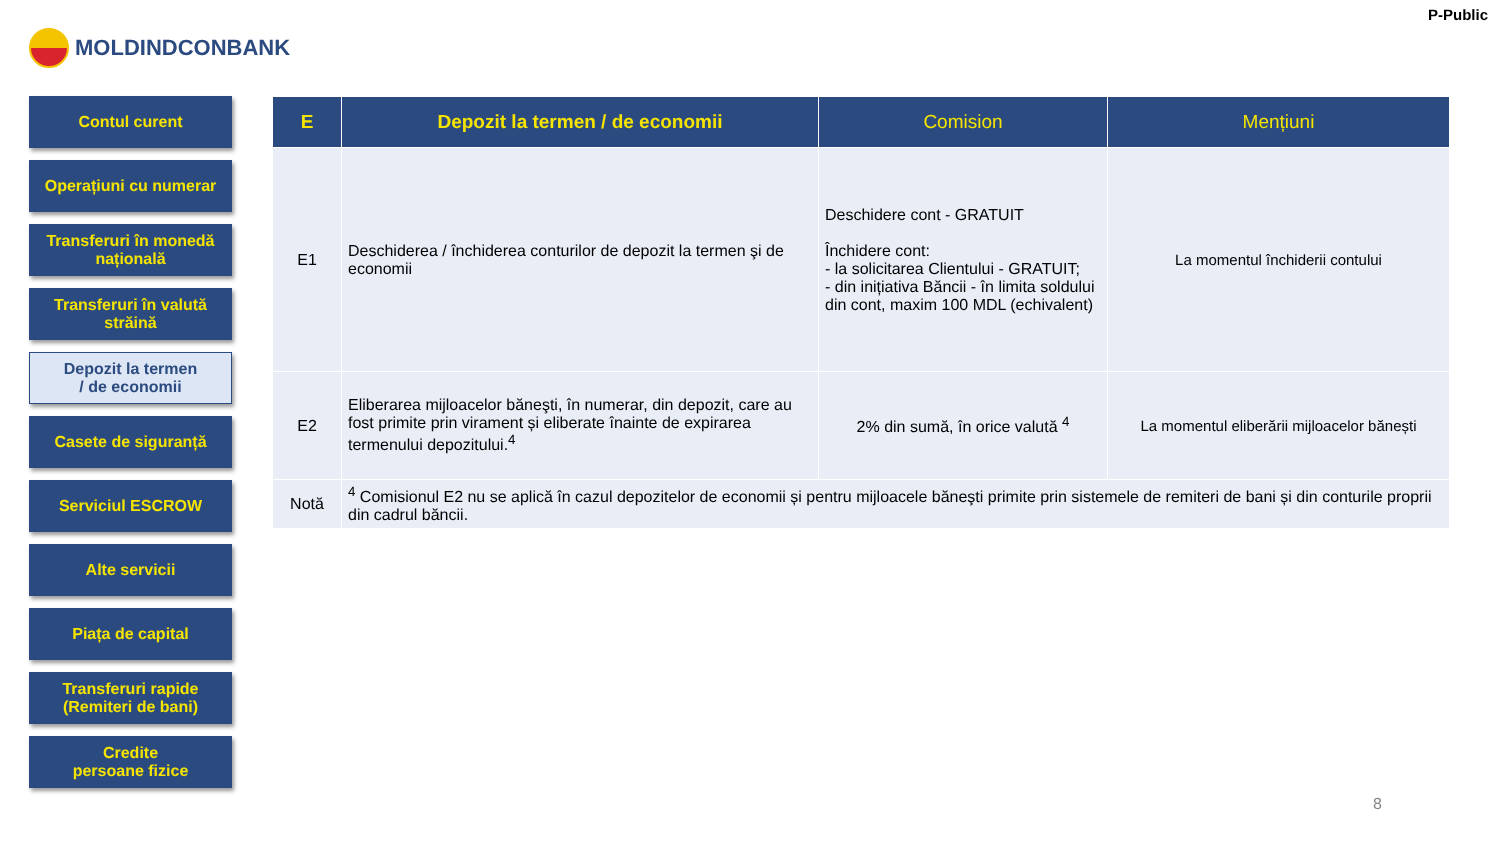P-Public
MOLDINDCONBANK
Contul curent
Operațiuni cu numerar
Transferuri în monedă națională
Transferuri în valută străină
Depozit la termen
/ de economii
Casete de siguranță
Serviciul ESCROW
Alte servicii
Piața de capital
Transferuri rapide
(Remiteri de bani)
Credite
persoane fizice
| E | Depozit la termen / de economii | Comision | Mențiuni |
| --- | --- | --- | --- |
| E1 | Deschiderea / închiderea conturilor de depozit la termen şi de economii | Deschidere cont - GRATUIT Închidere cont: - la solicitarea Clientului - GRATUIT; - din inițiativa Băncii - în limita soldului din cont, maxim 100 MDL (echivalent) | La momentul închiderii contului |
| E2 | Eliberarea mijloacelor băneşti, în numerar, din depozit, care au fost primite prin virament și eliberate înainte de expirarea termenului depozitului.<sup>4</sup> | 2% din sumă, în orice valută <sup>4</sup> | La momentul eliberării mijloacelor bănești |
| Notă | <sup>4</sup> Comisionul E2 nu se aplică în cazul depozitelor de economii și pentru mijloacele băneşti primite prin sistemele de remiteri de bani și din conturile proprii din cadrul băncii. | | |
8